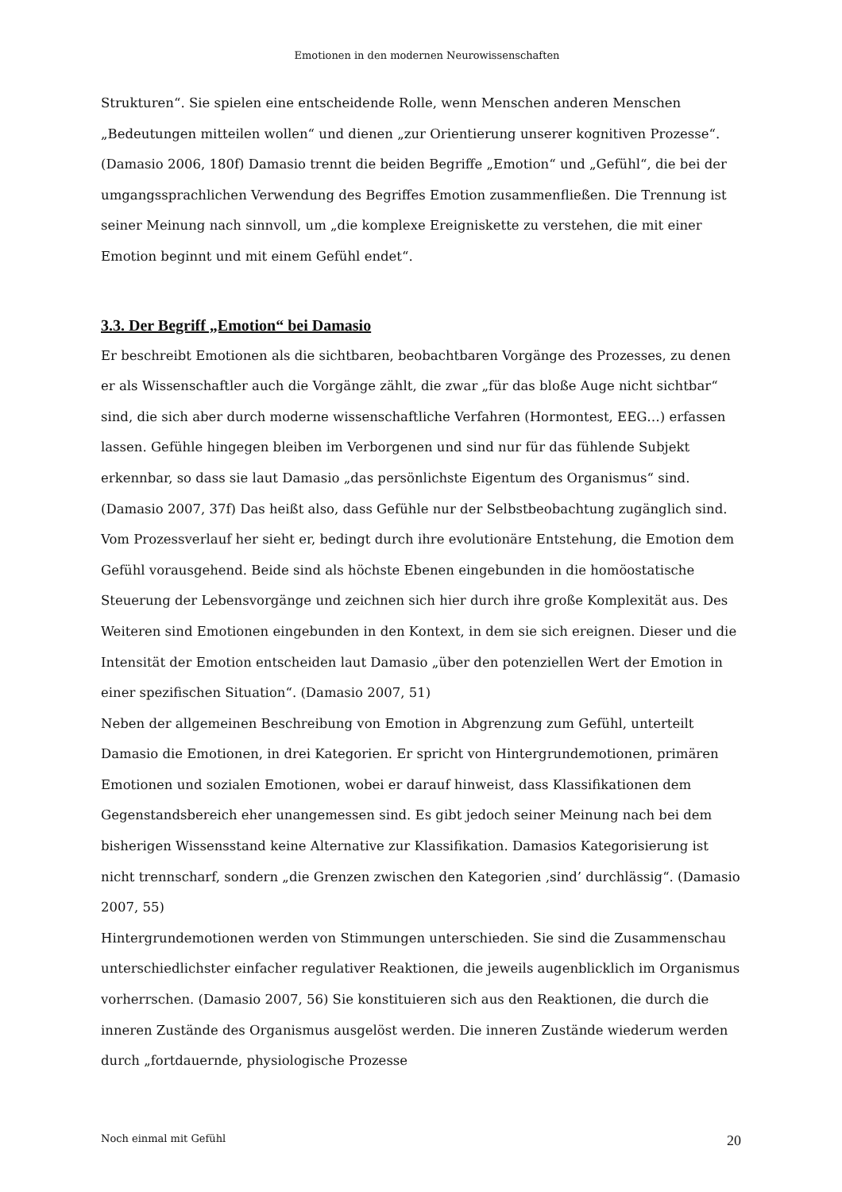Emotionen in den modernen Neurowissenschaften
Strukturen“. Sie spielen eine entscheidende Rolle, wenn Menschen anderen Menschen „Bedeutungen mitteilen wollen“ und dienen „zur Orientierung unserer kognitiven Prozesse“. (Damasio 2006, 180f) Damasio trennt die beiden Begriffe „Emotion“ und „Gefühl“, die bei der umgangssprachlichen Verwendung des Begriffes Emotion zusammenfließen. Die Trennung ist seiner Meinung nach sinnvoll, um „die komplexe Ereigniskette zu verstehen, die mit einer Emotion beginnt und mit einem Gefühl endet“.
3.3. Der Begriff „Emotion“ bei Damasio
Er beschreibt Emotionen als die sichtbaren, beobachtbaren Vorgänge des Prozesses, zu denen er als Wissenschaftler auch die Vorgänge zählt, die zwar „für das bloße Auge nicht sichtbar“ sind, die sich aber durch moderne wissenschaftliche Verfahren (Hormontest, EEG…) erfassen lassen. Gefühle hingegen bleiben im Verborgenen und sind nur für das fühlende Subjekt erkennbar, so dass sie laut Damasio „das persönlichste Eigentum des Organismus“ sind. (Damasio 2007, 37f) Das heißt also, dass Gefühle nur der Selbstbeobachtung zugänglich sind. Vom Prozessverlauf her sieht er, bedingt durch ihre evolutionäre Entstehung, die Emotion dem Gefühl vorausgehend. Beide sind als höchste Ebenen eingebunden in die homöostatische Steuerung der Lebensvorgänge und zeichnen sich hier durch ihre große Komplexität aus. Des Weiteren sind Emotionen eingebunden in den Kontext, in dem sie sich ereignen. Dieser und die Intensität der Emotion entscheiden laut Damasio „über den potenziellen Wert der Emotion in einer spezifischen Situation“. (Damasio 2007, 51)
Neben der allgemeinen Beschreibung von Emotion in Abgrenzung zum Gefühl, unterteilt Damasio die Emotionen, in drei Kategorien. Er spricht von Hintergrundemotionen, primären Emotionen und sozialen Emotionen, wobei er darauf hinweist, dass Klassifikationen dem Gegenstandsbereich eher unangemessen sind. Es gibt jedoch seiner Meinung nach bei dem bisherigen Wissensstand keine Alternative zur Klassifikation. Damasios Kategorisierung ist nicht trennscharf, sondern „die Grenzen zwischen den Kategorien ‚sind’ durchlässig“. (Damasio 2007, 55)
Hintergrundemotionen werden von Stimmungen unterschieden. Sie sind die Zusammenschau unterschiedlichster einfacher regulativer Reaktionen, die jeweils augenblicklich im Organismus vorherrschen. (Damasio 2007, 56) Sie konstituieren sich aus den Reaktionen, die durch die inneren Zustände des Organismus ausgelöst werden. Die inneren Zustände wiederum werden durch „fortdauernde, physiologische Prozesse
Noch einmal mit Gefühl 20